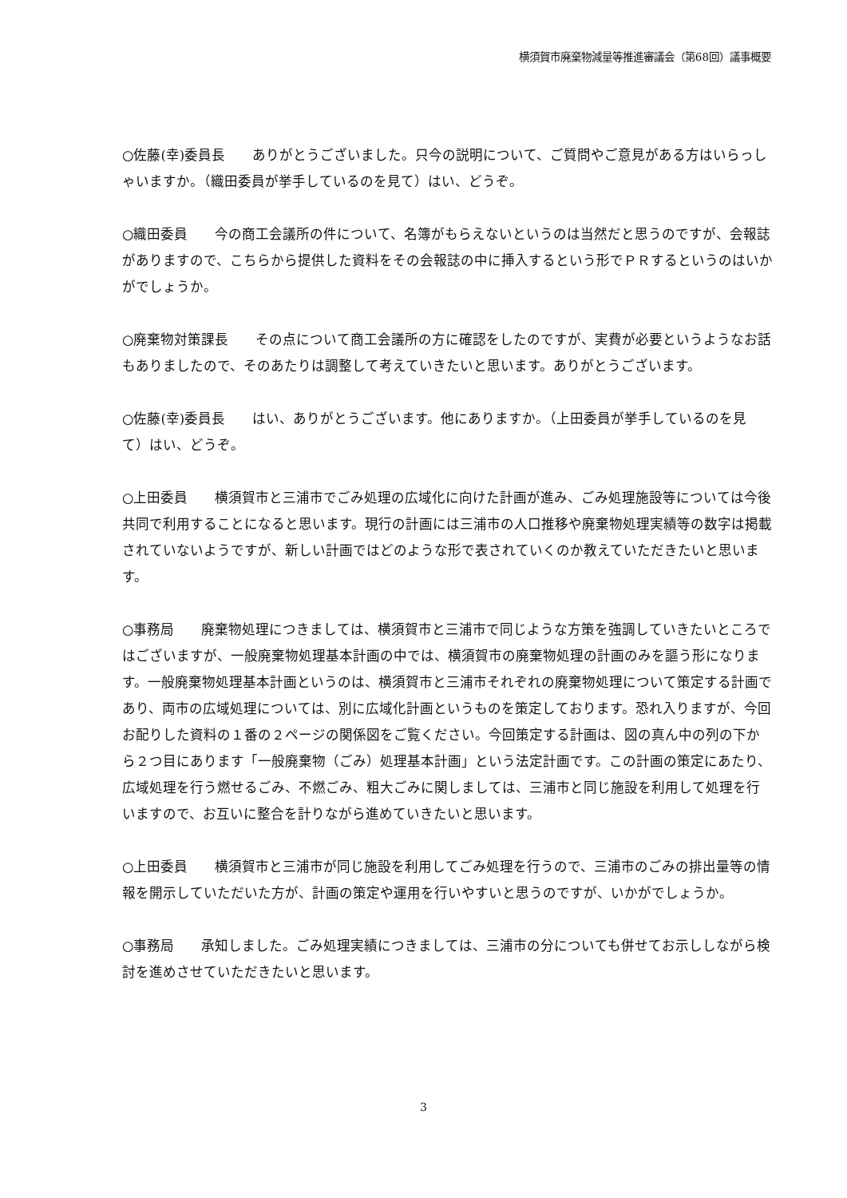横須賀市廃棄物減量等推進審議会（第68回）議事概要
○佐藤(幸)委員長　　ありがとうございました。只今の説明について、ご質問やご意見がある方はいらっしゃいますか。（織田委員が挙手しているのを見て）はい、どうぞ。
○織田委員　　今の商工会議所の件について、名簿がもらえないというのは当然だと思うのですが、会報誌がありますので、こちらから提供した資料をその会報誌の中に挿入するという形でＰＲするというのはいかがでしょうか。
○廃棄物対策課長　　その点について商工会議所の方に確認をしたのですが、実費が必要というようなお話もありましたので、そのあたりは調整して考えていきたいと思います。ありがとうございます。
○佐藤(幸)委員長　　はい、ありがとうございます。他にありますか。（上田委員が挙手しているのを見て）はい、どうぞ。
○上田委員　　横須賀市と三浦市でごみ処理の広域化に向けた計画が進み、ごみ処理施設等については今後共同で利用することになると思います。現行の計画には三浦市の人口推移や廃棄物処理実績等の数字は掲載されていないようですが、新しい計画ではどのような形で表されていくのか教えていただきたいと思います。
○事務局　　廃棄物処理につきましては、横須賀市と三浦市で同じような方策を強調していきたいところではございますが、一般廃棄物処理基本計画の中では、横須賀市の廃棄物処理の計画のみを謳う形になります。一般廃棄物処理基本計画というのは、横須賀市と三浦市それぞれの廃棄物処理について策定する計画であり、両市の広域処理については、別に広域化計画というものを策定しております。恐れ入りますが、今回お配りした資料の１番の２ページの関係図をご覧ください。今回策定する計画は、図の真ん中の列の下から２つ目にあります「一般廃棄物（ごみ）処理基本計画」という法定計画です。この計画の策定にあたり、広域処理を行う燃せるごみ、不燃ごみ、粗大ごみに関しましては、三浦市と同じ施設を利用して処理を行いますので、お互いに整合を計りながら進めていきたいと思います。
○上田委員　　横須賀市と三浦市が同じ施設を利用してごみ処理を行うので、三浦市のごみの排出量等の情報を開示していただいた方が、計画の策定や運用を行いやすいと思うのですが、いかがでしょうか。
○事務局　　承知しました。ごみ処理実績につきましては、三浦市の分についても併せてお示ししながら検討を進めさせていただきたいと思います。
3